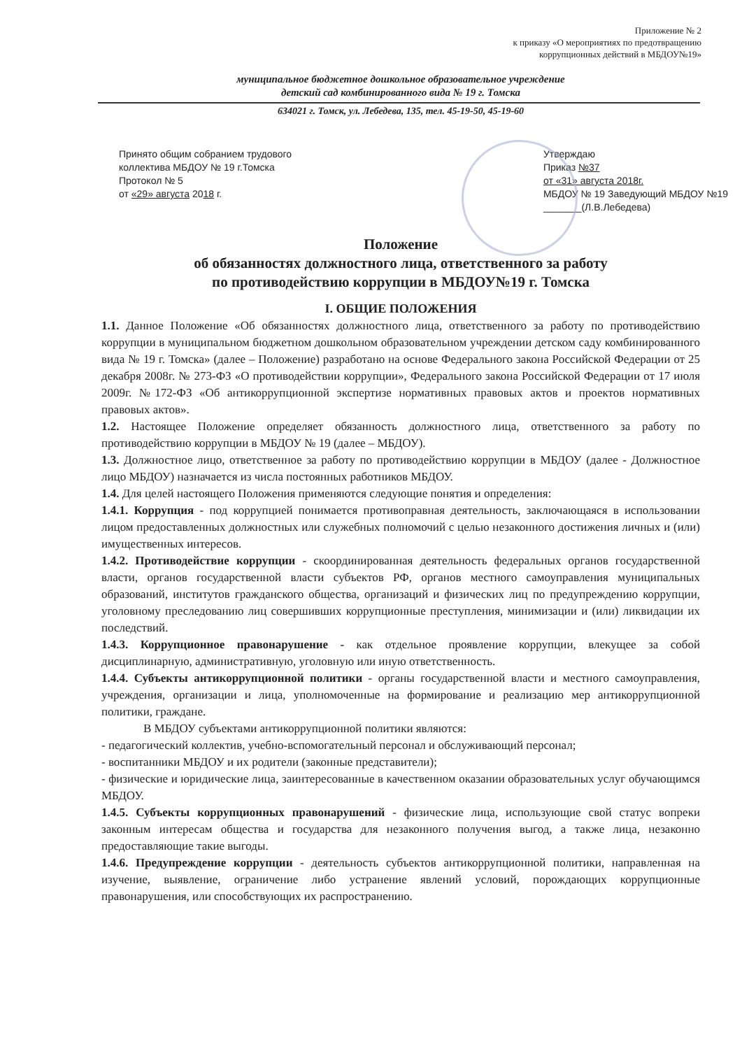Приложение № 2
к приказу «О мероприятиях по предотвращению
коррупционных действий в МБДОУ№19»
муниципальное бюджетное дошкольное образовательное учреждение
детский сад комбинированного вида № 19 г. Томска
634021 г. Томск, ул. Лебедева, 135, тел. 45-19-50, 45-19-60
Принято общим собранием трудового
коллектива МБДОУ № 19 г.Томска
Протокол № 5
от «29» августа 2018 г.
Утверждаю
Приказ №37
от «31» августа 2018г.
МБДОУ № 19 Заведующий МБДОУ №19
_______(Л.В.Лебедева)
Положение
об обязанностях должностного лица, ответственного за работу
по противодействию коррупции в МБДОУ№19 г. Томска
I. ОБЩИЕ ПОЛОЖЕНИЯ
1.1. Данное Положение «Об обязанностях должностного лица, ответственного за работу по противодействию коррупции в муниципальном бюджетном дошкольном образовательном учреждении детском саду комбинированного вида № 19 г. Томска» (далее – Положение) разработано на основе Федерального закона Российской Федерации от 25 декабря 2008г. № 273-ФЗ «О противодействии коррупции», Федерального закона Российской Федерации от 17 июля 2009г. №172-ФЗ «Об антикоррупционной экспертизе нормативных правовых актов и проектов нормативных правовых актов».
1.2. Настоящее Положение определяет обязанность должностного лица, ответственного за работу по противодействию коррупции в МБДОУ № 19 (далее – МБДОУ).
1.3. Должностное лицо, ответственное за работу по противодействию коррупции в МБДОУ (далее - Должностное лицо МБДОУ) назначается из числа постоянных работников МБДОУ.
1.4. Для целей настоящего Положения применяются следующие понятия и определения:
1.4.1. Коррупция - под коррупцией понимается противоправная деятельность, заключающаяся в использовании лицом предоставленных должностных или служебных полномочий с целью незаконного достижения личных и (или) имущественных интересов.
1.4.2. Противодействие коррупции - скоординированная деятельность федеральных органов государственной власти, органов государственной власти субъектов РФ, органов местного самоуправления муниципальных образований, институтов гражданского общества, организаций и физических лиц по предупреждению коррупции, уголовному преследованию лиц совершивших коррупционные преступления, минимизации и (или) ликвидации их последствий.
1.4.3. Коррупционное правонарушение - как отдельное проявление коррупции, влекущее за собой дисциплинарную, административную, уголовную или иную ответственность.
1.4.4. Субъекты антикоррупционной политики - органы государственной власти и местного самоуправления, учреждения, организации и лица, уполномоченные на формирование и реализацию мер антикоррупционной политики, граждане.
В МБДОУ субъектами антикоррупционной политики являются:
- педагогический коллектив, учебно-вспомогательный персонал и обслуживающий персонал;
- воспитанники МБДОУ и их родители (законные представители);
- физические и юридические лица, заинтересованные в качественном оказании образовательных услуг обучающимся МБДОУ.
1.4.5. Субъекты коррупционных правонарушений - физические лица, использующие свой статус вопреки законным интересам общества и государства для незаконного получения выгод, а также лица, незаконно предоставляющие такие выгоды.
1.4.6. Предупреждение коррупции - деятельность субъектов антикоррупционной политики, направленная на изучение, выявление, ограничение либо устранение явлений условий, порождающих коррупционные правонарушения, или способствующих их распространению.